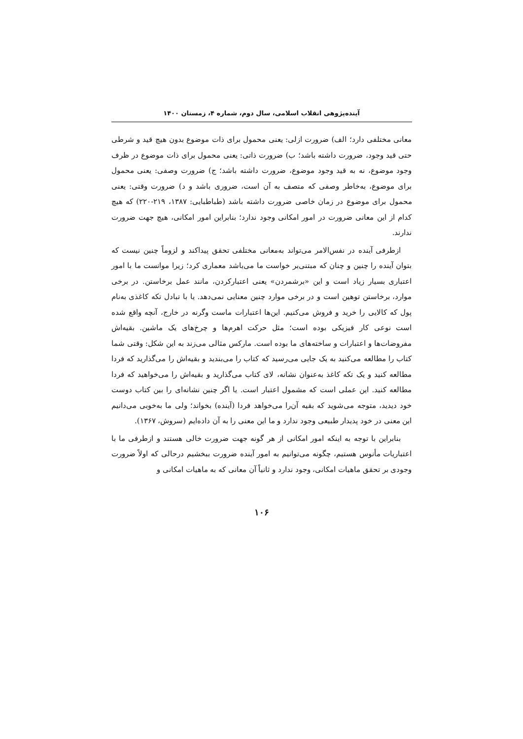آینده‌پژوهی انقلاب اسلامی، سال دوم، شماره ۴، زمستان ۱۴۰۰
معانی مختلفی دارد؛ الف) ضرورت ازلی: یعنی محمول برای ذات موضوع بدون هیچ قید و شرطی حتی قید وجود، ضرورت داشته باشد؛ ب) ضرورت ذاتی: یعنی محمول برای ذات موضوع در ظرف وجود موضوع، نه به قید وجود موضوع، ضرورت داشته باشد؛ ج) ضرورت وصفی: یعنی محمول برای موضوع، به‌خاطر وصفی که متصف به آن است، ضروری باشد و د) ضرورت وقتی: یعنی محمول برای موضوع در زمان خاصی ضرورت داشته باشد (طباطبایی: ۱۳۸۷، ۲۱۹-۲۲۰) که هیچ کدام از این معانی ضرورت در امور امکانی وجود ندارد؛ بنابراین امور امکانی، هیچ جهت ضرورت ندارند.
ازطرفی آینده در نفس‌الامر می‌تواند به‌معانی مختلفی تحقق پیداکند و لزوماً چنین نیست که بتوان آینده را چنین و چنان که مبتنی‌بر خواست ما می‌باشد معماری کرد؛ زیرا موانست ما با امور اعتباری بسیار زیاد است و این «برشمردن» یعنی اعتبارکردن، مانند عمل برخاستن. در برخی موارد، برخاستن توهین است و در برخی موارد چنین معنایی نمی‌دهد. یا با تبادل تکه کاغذی به‌نام پول که کالایی را خرید و فروش می‌کنیم. این‌ها اعتبارات ماست وگرنه در خارج، آنچه واقع شده است نوعی کار فیزیکی بوده است؛ مثل حرکت اهرم‌ها و چرخ‌های یک ماشین. بقیه‌اش مفروضات‌ها و اعتبارات و ساخته‌های ما بوده است. مارکس مثالی می‌زند به این شکل: وقتی شما کتاب را مطالعه می‌کنید به یک جایی می‌رسید که کتاب را می‌بندید و بقیه‌اش را می‌گذارید که فردا مطالعه کنید و یک تکه کاغذ به‌عنوان نشانه، لای کتاب می‌گذارید و بقیه‌اش را می‌خواهید که فردا مطالعه کنید. این عملی است که مشمول اعتبار است. یا اگر چنین نشانه‌ای را بین کتاب دوست خود دیدید، متوجه می‌شوید که بقیه آن‌را می‌خواهد فردا (آینده) بخواند؛ ولی ما به‌خوبی می‌دانیم این معنی در خود پدیدار طبیعی وجود ندارد و ما این معنی را به آن داده‌ایم (سروش، ۱۳۶۷).
بنابراین با توجه به اینکه امور امکانی از هر گونه جهت ضرورت خالی هستند و ازطرفی ما با اعتباریات مأنوس هستیم، چگونه می‌توانیم به امور آینده ضرورت ببخشیم درحالی که اولاً ضرورت وجودی بر تحقق ماهیات امکانی، وجود ندارد و ثانیاً آن معانی که به ماهیات امکانی و
۱۰۶